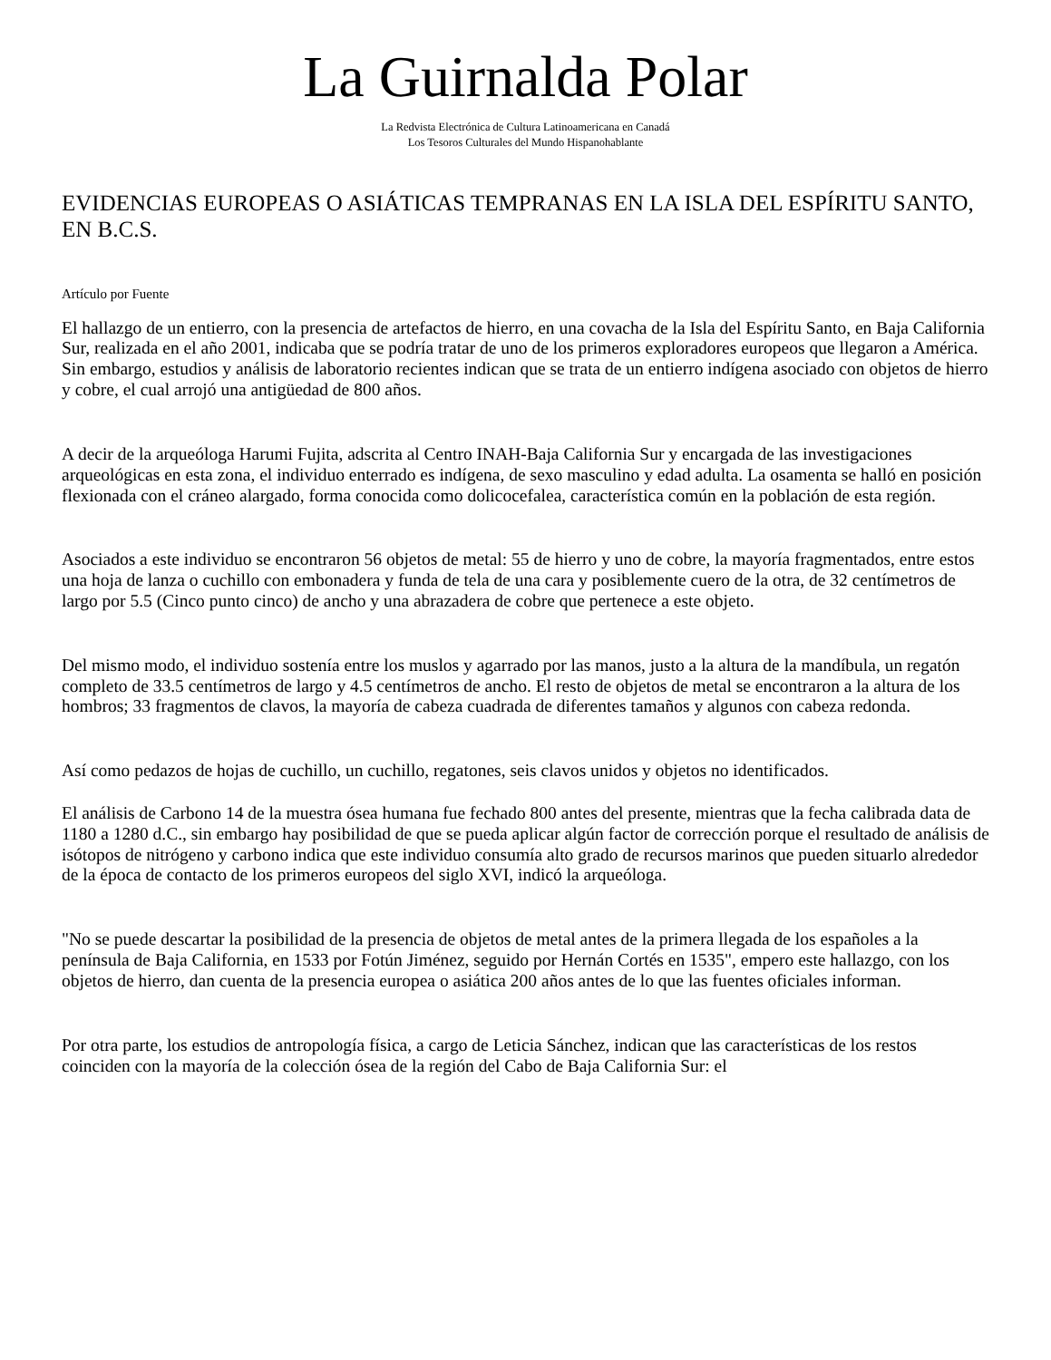La Guirnalda Polar
La Redvista Electrónica de Cultura Latinoamericana en Canadá
Los Tesoros Culturales del Mundo Hispanohablante
EVIDENCIAS EUROPEAS O ASIÁTICAS TEMPRANAS EN LA ISLA DEL ESPÍRITU SANTO, EN B.C.S.
Artículo por Fuente
El hallazgo de un entierro, con la presencia de artefactos de hierro, en una covacha de la Isla del Espíritu Santo, en Baja California Sur, realizada en el año 2001, indicaba que se podría tratar de uno de los primeros exploradores europeos que llegaron a América. Sin embargo, estudios y análisis de laboratorio recientes indican que se trata de un entierro indígena asociado con objetos de hierro y cobre, el cual arrojó una antigüedad de 800 años.
A decir de la arqueóloga Harumi Fujita, adscrita al Centro INAH-Baja California Sur y encargada de las investigaciones arqueológicas en esta zona, el individuo enterrado es indígena, de sexo masculino y edad adulta. La osamenta se halló en posición flexionada con el cráneo alargado, forma conocida como dolicocefalea, característica común en la población de esta región.
Asociados a este individuo se encontraron 56 objetos de metal: 55 de hierro y uno de cobre, la mayoría fragmentados, entre estos una hoja de lanza o cuchillo con embonadera y funda de tela de una cara y posiblemente cuero de la otra, de 32 centímetros de largo por 5.5 (Cinco punto cinco) de ancho y una abrazadera de cobre que pertenece a este objeto.
Del mismo modo, el individuo sostenía entre los muslos y agarrado por las manos, justo a la altura de la mandíbula, un regatón completo de 33.5 centímetros de largo y 4.5 centímetros de ancho. El resto de objetos de metal se encontraron a la altura de los hombros; 33 fragmentos de clavos, la mayoría de cabeza cuadrada de diferentes tamaños y algunos con cabeza redonda.
Así como pedazos de hojas de cuchillo, un cuchillo, regatones, seis clavos unidos y objetos no identificados.
El análisis de Carbono 14 de la muestra ósea humana fue fechado 800 antes del presente, mientras que la fecha calibrada data de 1180 a 1280 d.C., sin embargo hay posibilidad de que se pueda aplicar algún factor de corrección porque el resultado de análisis de isótopos de nitrógeno y carbono indica que este individuo consumía alto grado de recursos marinos que pueden situarlo alrededor de la época de contacto de los primeros europeos del siglo XVI, indicó la arqueóloga.
"No se puede descartar la posibilidad de la presencia de objetos de metal antes de la primera llegada de los españoles a la península de Baja California, en 1533 por Fotún Jiménez, seguido por Hernán Cortés en 1535", empero este hallazgo, con los objetos de hierro, dan cuenta de la presencia europea o asiática 200 años antes de lo que las fuentes oficiales informan.
Por otra parte, los estudios de antropología física, a cargo de Leticia Sánchez, indican que las características de los restos coinciden con la mayoría de la colección ósea de la región del Cabo de Baja California Sur: el